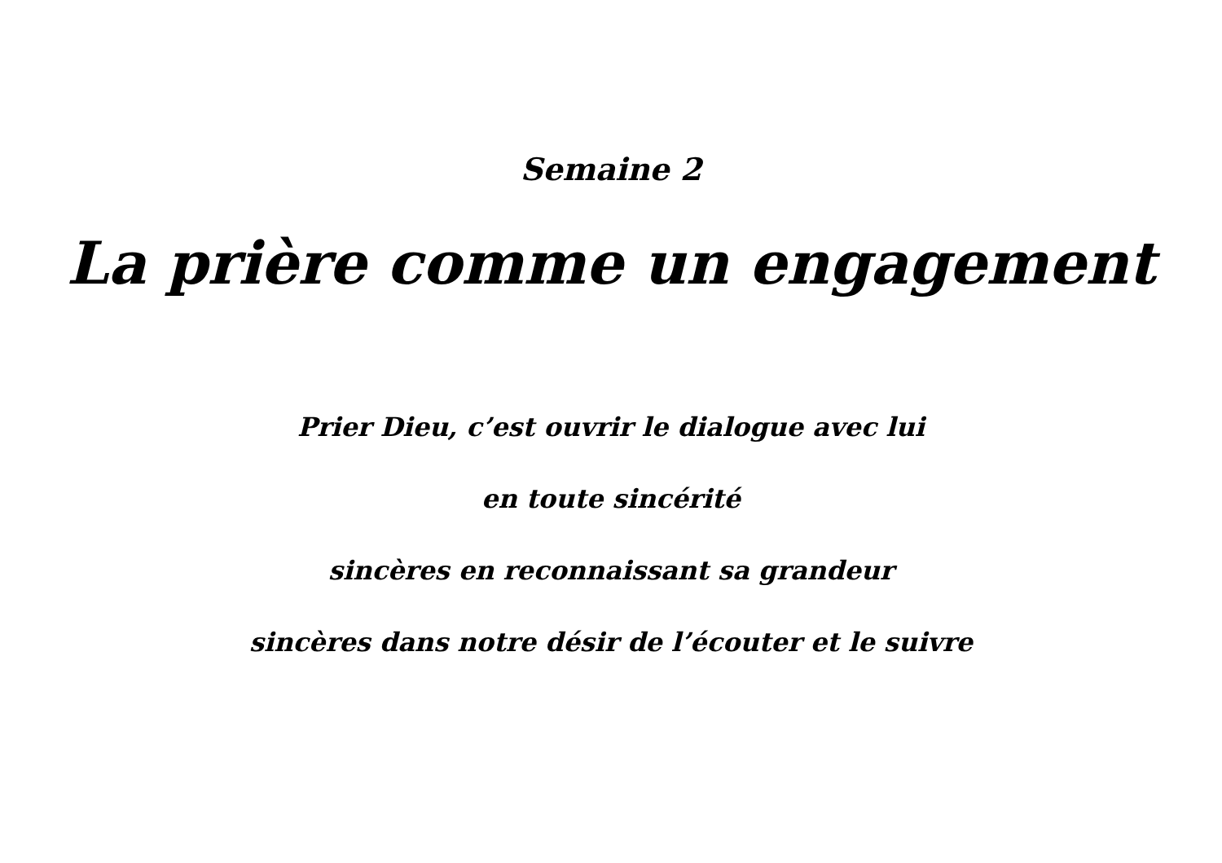Semaine 2
La prière comme un engagement
Prier Dieu, c’est ouvrir le dialogue avec lui
en toute sincérité
sincères en reconnaissant sa grandeur
sincères dans notre désir de l’écouter et le suivre